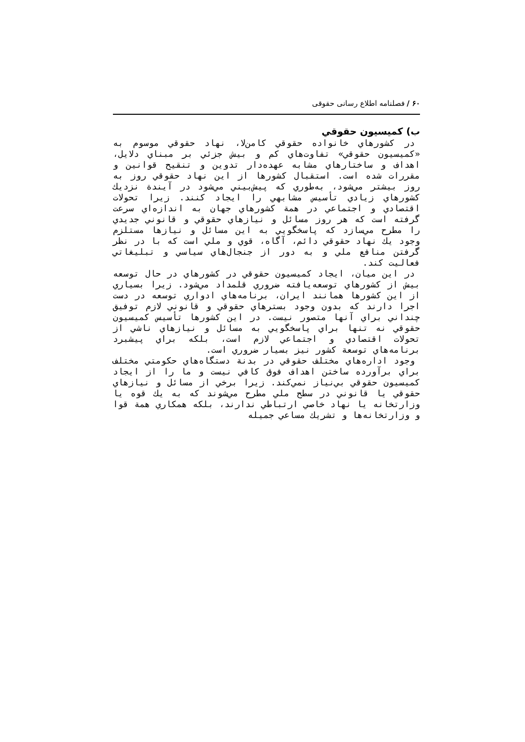۶۰ / فصلنامه اطلاع رسانی حقوقی
ب) كميسيون حقوقي
در كشورهاي خانواده حقوقي كامن‌لا، نهاد حقوقي موسوم به «كميسيون حقوقي» تفاوت‌هاي كم و بيش جزئي بر مبناي دلايل، اهداف و ساختارهاي مشابه عهده‌دار تدوين و تنقيح قوانين و مقررات شده است. استقبال كشورها از اين نهاد حقوقي روز به روز بيشتر مي‌شود، به‌طوري كه پيش‌بيني مي‌شود در آيندة نزديك كشورهاي زيادي تأسيس مشابهي را ايجاد كنند. زيرا تحولات اقتصادي و اجتماعي در همة كشورهاي جهان به اندازه‌اي سرعت گرفته است كه هر روز مسائل و نيازهاي حقوقي و قانوني جديدي را مطرح مي‌سازد كه پاسخگويي به اين مسائل و نيازها مستلزم وجود يك نهاد حقوقي دائم، آگاه، قوي و ملي است كه با در نظر گرفتن منافع ملي و به دور از جنجال‌هاي سياسي و تبليغاتي فعاليت كند.
در اين ميان، ايجاد كميسيون حقوقي در كشورهاي در حال توسعه بيش از كشورهاي توسعه‌يافته ضروري قلمداد مي‌شود. زيرا بسياري از اين كشورها همانند ايران، برنامه‌هاي ادواري توسعه در دست اجرا دارند كه بدون وجود بسترهاي حقوقي و قانوني لازم توفيق چنداني براي آنها متصور نيست. در اين كشورها تأسيس كميسيون حقوقي نه تنها براي پاسخگويي به مسائل و نيازهاي ناشي از تحولات اقتصادي و اجتماعي لازم است، بلكه براي پيشبرد برنامه‌هاي توسعة كشور نيز بسيار ضروري است.
وجود اداره‌هاي مختلف حقوقي در بدنة دستگاه‌هاي حكومتي مختلف براي برآورده ساختن اهداف فوق كافي نيست و ما را از ايجاد كميسيون حقوقي بي‌نياز نمي‌كند. زيرا برخي از مسائل و نيازهاي حقوقي يا قانوني در سطح ملي مطرح مي‌شوند كه به يك قوه يا وزارتخانه يا نهاد خاصي ارتباطي ندارند، بلكه همكاري همة قوا و وزارتخانه‌ها و تشريك مساعي جميله